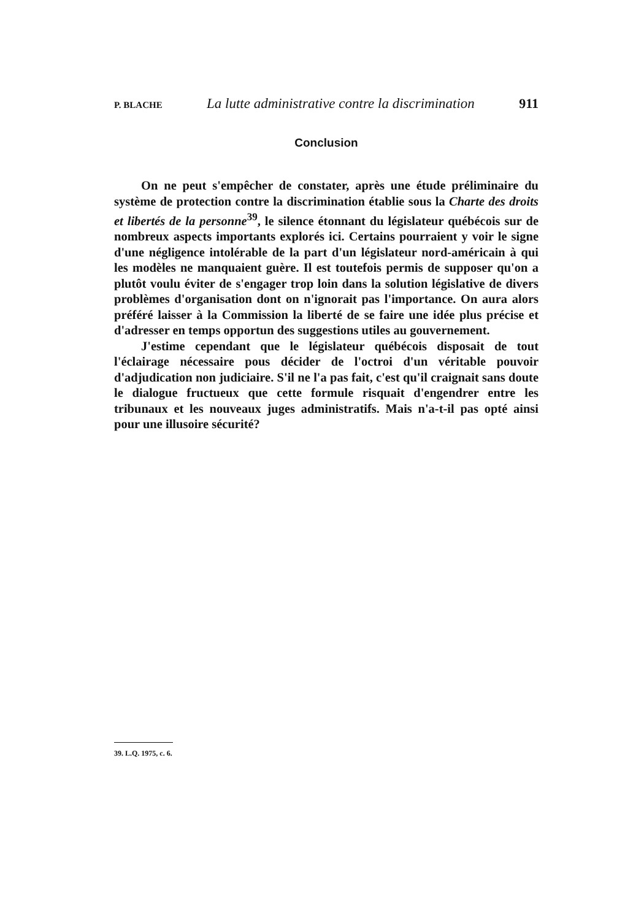P. BLACHE La lutte administrative contre la discrimination 911
Conclusion
On ne peut s'empêcher de constater, après une étude préliminaire du système de protection contre la discrimination établie sous la Charte des droits et libertés de la personne<sup>39</sup>, le silence étonnant du législateur québécois sur de nombreux aspects importants explorés ici. Certains pourraient y voir le signe d'une négligence intolérable de la part d'un législateur nord-américain à qui les modèles ne manquaient guère. Il est toutefois permis de supposer qu'on a plutôt voulu éviter de s'engager trop loin dans la solution législative de divers problèmes d'organisation dont on n'ignorait pas l'importance. On aura alors préféré laisser à la Commission la liberté de se faire une idée plus précise et d'adresser en temps opportun des suggestions utiles au gouvernement.
J'estime cependant que le législateur québécois disposait de tout l'éclairage nécessaire pous décider de l'octroi d'un véritable pouvoir d'adjudication non judiciaire. S'il ne l'a pas fait, c'est qu'il craignait sans doute le dialogue fructueux que cette formule risquait d'engendrer entre les tribunaux et les nouveaux juges administratifs. Mais n'a-t-il pas opté ainsi pour une illusoire sécurité?
39. L.Q. 1975, c. 6.